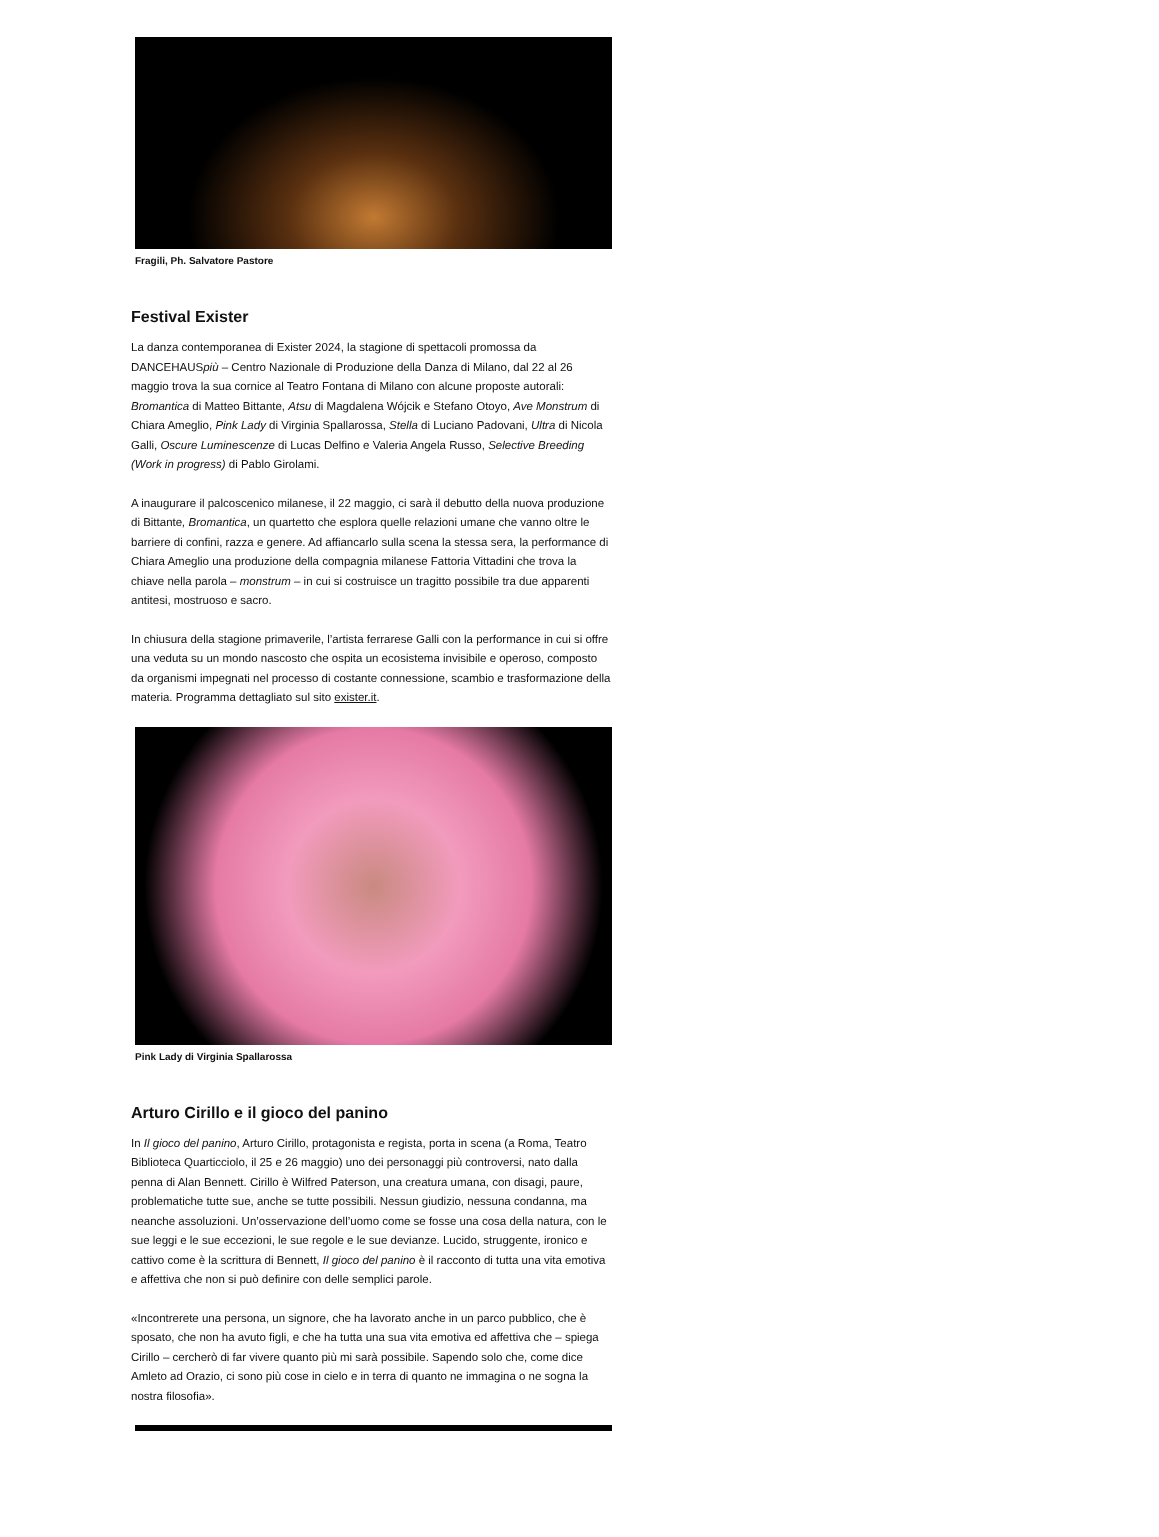Fragili, Ph. Salvatore Pastore
Festival Exister
La danza contemporanea di Exister 2024, la stagione di spettacoli promossa da DANCEHAUSpiù – Centro Nazionale di Produzione della Danza di Milano, dal 22 al 26 maggio trova la sua cornice al Teatro Fontana di Milano con alcune proposte autorali: Bromantica di Matteo Bittante, Atsu di Magdalena Wójcik e Stefano Otoyo, Ave Monstrum di Chiara Ameglio, Pink Lady di Virginia Spallarossa, Stella di Luciano Padovani, Ultra di Nicola Galli, Oscure Luminescenze di Lucas Delfino e Valeria Angela Russo, Selective Breeding (Work in progress) di Pablo Girolami.
A inaugurare il palcoscenico milanese, il 22 maggio, ci sarà il debutto della nuova produzione di Bittante, Bromantica, un quartetto che esplora quelle relazioni umane che vanno oltre le barriere di confini, razza e genere. Ad affiancarlo sulla scena la stessa sera, la performance di Chiara Ameglio una produzione della compagnia milanese Fattoria Vittadini che trova la chiave nella parola – monstrum – in cui si costruisce un tragitto possibile tra due apparenti antitesi, mostruoso e sacro.
In chiusura della stagione primaverile, l’artista ferrarese Galli con la performance in cui si offre una veduta su un mondo nascosto che ospita un ecosistema invisibile e operoso, composto da organismi impegnati nel processo di costante connessione, scambio e trasformazione della materia. Programma dettagliato sul sito exister.it.
Pink Lady di Virginia Spallarossa
Arturo Cirillo e il gioco del panino
In Il gioco del panino, Arturo Cirillo, protagonista e regista, porta in scena (a Roma, Teatro Biblioteca Quarticciolo, il 25 e 26 maggio) uno dei personaggi più controversi, nato dalla penna di Alan Bennett. Cirillo è Wilfred Paterson, una creatura umana, con disagi, paure, problematiche tutte sue, anche se tutte possibili. Nessun giudizio, nessuna condanna, ma neanche assoluzioni. Un’osservazione dell’uomo come se fosse una cosa della natura, con le sue leggi e le sue eccezioni, le sue regole e le sue devianze. Lucido, struggente, ironico e cattivo come è la scrittura di Bennett, Il gioco del panino è il racconto di tutta una vita emotiva e affettiva che non si può definire con delle semplici parole.
«Incontrerete una persona, un signore, che ha lavorato anche in un parco pubblico, che è sposato, che non ha avuto figli, e che ha tutta una sua vita emotiva ed affettiva che – spiega Cirillo – cercherò di far vivere quanto più mi sarà possibile. Sapendo solo che, come dice Amleto ad Orazio, ci sono più cose in cielo e in terra di quanto ne immagina o ne sogna la nostra filosofia».